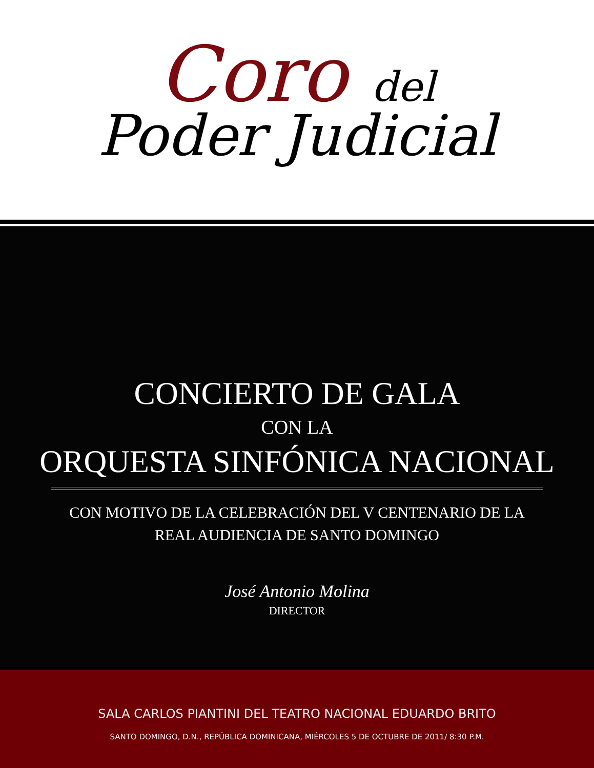Coro del
Poder Judicial
CONCIERTO DE GALA
CON LA
ORQUESTA SINFÓNICA NACIONAL
CON MOTIVO DE LA CELEBRACIÓN DEL V CENTENARIO DE LA
REAL AUDIENCIA DE SANTO DOMINGO
José Antonio Molina
DIRECTOR
SALA CARLOS PIANTINI DEL TEATRO NACIONAL EDUARDO BRITO
SANTO DOMINGO, D.N., REPÚBLICA DOMINICANA, MIÉRCOLES 5 DE OCTUBRE DE 2011/ 8:30 P.M.